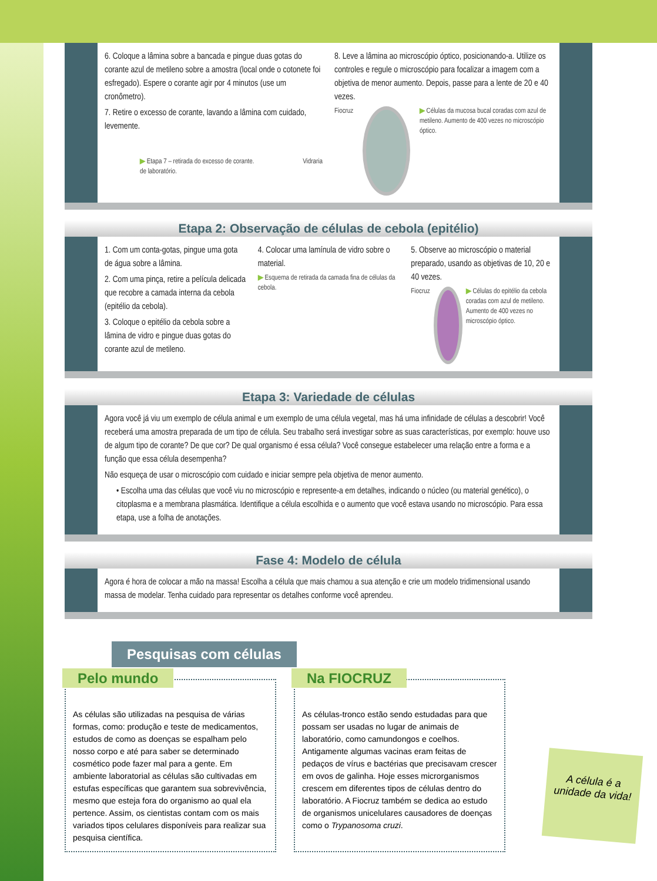6. Coloque a lâmina sobre a bancada e pingue duas gotas do corante azul de metileno sobre a amostra (local onde o cotonete foi esfregado). Espere o corante agir por 4 minutos (use um cronômetro).
7. Retire o excesso de corante, lavando a lâmina com cuidado, levemente.
▶ Etapa 7 – retirada do excesso de corante. Vidraria de laboratório.
8. Leve a lâmina ao microscópio óptico, posicionando-a. Utilize os controles e regule o microscópio para focalizar a imagem com a objetiva de menor aumento. Depois, passe para a lente de 20 e 40 vezes.
Fiocruz ▶ Células da mucosa bucal coradas com azul de metileno. Aumento de 400 vezes no microscópio óptico.
Etapa 2: Observação de células de cebola (epitélio)
1. Com um conta-gotas, pingue uma gota de água sobre a lâmina.
2. Com uma pinça, retire a película delicada que recobre a camada interna da cebola (epitélio da cebola).
3. Coloque o epitélio da cebola sobre a lâmina de vidro e pingue duas gotas do corante azul de metileno.
4. Colocar uma lamínula de vidro sobre o material.
▶ Esquema de retirada da camada fina de células da cebola.
5. Observe ao microscópio o material preparado, usando as objetivas de 10, 20 e 40 vezes.
Fiocruz ▶ Células do epitélio da cebola coradas com azul de metileno. Aumento de 400 vezes no microscópio óptico.
Etapa 3: Variedade de células
Agora você já viu um exemplo de célula animal e um exemplo de uma célula vegetal, mas há uma infinidade de células a descobrir! Você receberá uma amostra preparada de um tipo de célula. Seu trabalho será investigar sobre as suas características, por exemplo: houve uso de algum tipo de corante? De que cor? De qual organismo é essa célula? Você consegue estabelecer uma relação entre a forma e a função que essa célula desempenha?
Não esqueça de usar o microscópio com cuidado e iniciar sempre pela objetiva de menor aumento.
• Escolha uma das células que você viu no microscópio e represente-a em detalhes, indicando o núcleo (ou material genético), o citoplasma e a membrana plasmática. Identifique a célula escolhida e o aumento que você estava usando no microscópio. Para essa etapa, use a folha de anotações.
Fase 4: Modelo de célula
Agora é hora de colocar a mão na massa! Escolha a célula que mais chamou a sua atenção e crie um modelo tridimensional usando massa de modelar. Tenha cuidado para representar os detalhes conforme você aprendeu.
Pesquisas com células
Pelo mundo
As células são utilizadas na pesquisa de várias formas, como: produção e teste de medicamentos, estudos de como as doenças se espalham pelo nosso corpo e até para saber se determinado cosmético pode fazer mal para a gente. Em ambiente laboratorial as células são cultivadas em estufas específicas que garantem sua sobrevivência, mesmo que esteja fora do organismo ao qual ela pertence. Assim, os cientistas contam com os mais variados tipos celulares disponíveis para realizar sua pesquisa científica.
Na FIOCRUZ
As células-tronco estão sendo estudadas para que possam ser usadas no lugar de animais de laboratório, como camundongos e coelhos. Antigamente algumas vacinas eram feitas de pedaços de vírus e bactérias que precisavam crescer em ovos de galinha. Hoje esses microrganismos crescem em diferentes tipos de células dentro do laboratório. A Fiocruz também se dedica ao estudo de organismos unicelulares causadores de doenças como o Trypanosoma cruzi.
A célula é a unidade da vida!